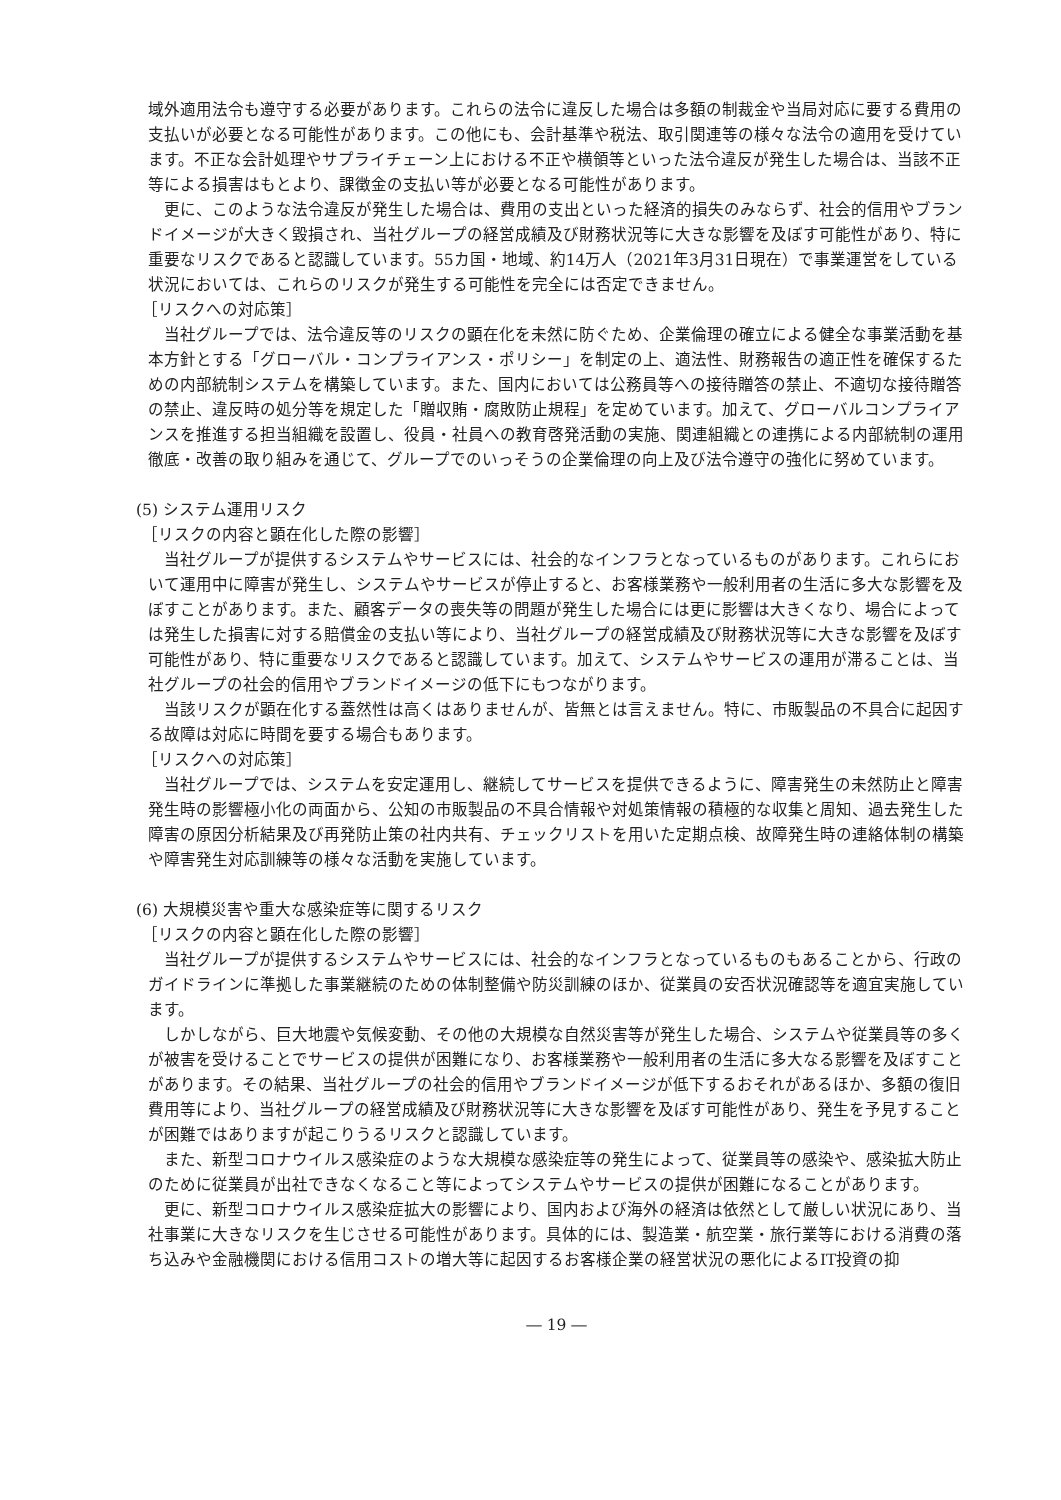域外適用法令も遵守する必要があります。これらの法令に違反した場合は多額の制裁金や当局対応に要する費用の支払いが必要となる可能性があります。この他にも、会計基準や税法、取引関連等の様々な法令の適用を受けています。不正な会計処理やサプライチェーン上における不正や横領等といった法令違反が発生した場合は、当該不正等による損害はもとより、課徴金の支払い等が必要となる可能性があります。
更に、このような法令違反が発生した場合は、費用の支出といった経済的損失のみならず、社会的信用やブランドイメージが大きく毀損され、当社グループの経営成績及び財務状況等に大きな影響を及ぼす可能性があり、特に重要なリスクであると認識しています。55カ国・地域、約14万人（2021年3月31日現在）で事業運営をしている状況においては、これらのリスクが発生する可能性を完全には否定できません。
［リスクへの対応策］
当社グループでは、法令違反等のリスクの顕在化を未然に防ぐため、企業倫理の確立による健全な事業活動を基本方針とする「グローバル・コンプライアンス・ポリシー」を制定の上、適法性、財務報告の適正性を確保するための内部統制システムを構築しています。また、国内においては公務員等への接待贈答の禁止、不適切な接待贈答の禁止、違反時の処分等を規定した「贈収賄・腐敗防止規程」を定めています。加えて、グローバルコンプライアンスを推進する担当組織を設置し、役員・社員への教育啓発活動の実施、関連組織との連携による内部統制の運用徹底・改善の取り組みを通じて、グループでのいっそうの企業倫理の向上及び法令遵守の強化に努めています。
(5) システム運用リスク
［リスクの内容と顕在化した際の影響］
当社グループが提供するシステムやサービスには、社会的なインフラとなっているものがあります。これらにおいて運用中に障害が発生し、システムやサービスが停止すると、お客様業務や一般利用者の生活に多大な影響を及ぼすことがあります。また、顧客データの喪失等の問題が発生した場合には更に影響は大きくなり、場合によっては発生した損害に対する賠償金の支払い等により、当社グループの経営成績及び財務状況等に大きな影響を及ぼす可能性があり、特に重要なリスクであると認識しています。加えて、システムやサービスの運用が滞ることは、当社グループの社会的信用やブランドイメージの低下にもつながります。
当該リスクが顕在化する蓋然性は高くはありませんが、皆無とは言えません。特に、市販製品の不具合に起因する故障は対応に時間を要する場合もあります。
［リスクへの対応策］
当社グループでは、システムを安定運用し、継続してサービスを提供できるように、障害発生の未然防止と障害発生時の影響極小化の両面から、公知の市販製品の不具合情報や対処策情報の積極的な収集と周知、過去発生した障害の原因分析結果及び再発防止策の社内共有、チェックリストを用いた定期点検、故障発生時の連絡体制の構築や障害発生対応訓練等の様々な活動を実施しています。
(6) 大規模災害や重大な感染症等に関するリスク
［リスクの内容と顕在化した際の影響］
当社グループが提供するシステムやサービスには、社会的なインフラとなっているものもあることから、行政のガイドラインに準拠した事業継続のための体制整備や防災訓練のほか、従業員の安否状況確認等を適宜実施しています。
しかしながら、巨大地震や気候変動、その他の大規模な自然災害等が発生した場合、システムや従業員等の多くが被害を受けることでサービスの提供が困難になり、お客様業務や一般利用者の生活に多大なる影響を及ぼすことがあります。その結果、当社グループの社会的信用やブランドイメージが低下するおそれがあるほか、多額の復旧費用等により、当社グループの経営成績及び財務状況等に大きな影響を及ぼす可能性があり、発生を予見することが困難ではありますが起こりうるリスクと認識しています。
また、新型コロナウイルス感染症のような大規模な感染症等の発生によって、従業員等の感染や、感染拡大防止のために従業員が出社できなくなること等によってシステムやサービスの提供が困難になることがあります。
更に、新型コロナウイルス感染症拡大の影響により、国内および海外の経済は依然として厳しい状況にあり、当社事業に大きなリスクを生じさせる可能性があります。具体的には、製造業・航空業・旅行業等における消費の落ち込みや金融機関における信用コストの増大等に起因するお客様企業の経営状況の悪化によるIT投資の抑
― 19 ―